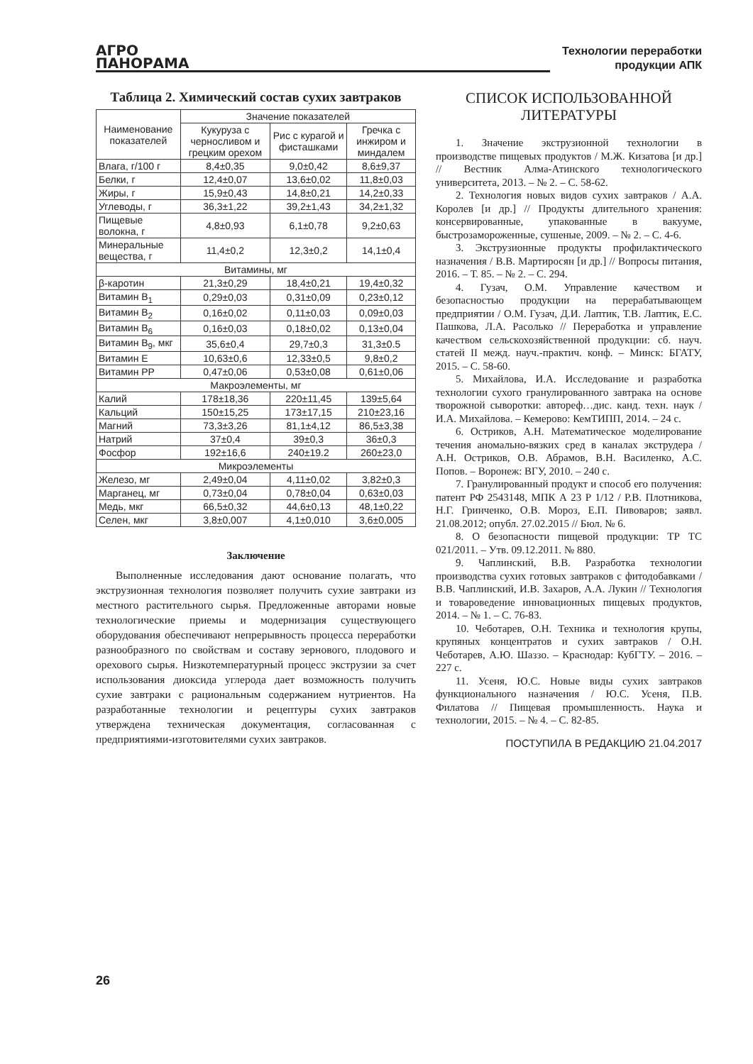АГРО
ПАНОРАМА
Технологии переработки
продукции АПК
Таблица 2. Химический состав сухих завтраков
| Наименование показателей | Значение показателей | | |
| --- | --- | --- | --- |
| | Кукуруза с черносливом и грецким орехом | Рис с курагой и фисташками | Гречка с инжиром и миндалем |
| Влага, г/100 г | 8,4±0,35 | 9,0±0,42 | 8,6±9,37 |
| Белки, г | 12,4±0,07 | 13,6±0,02 | 11,8±0,03 |
| Жиры, г | 15,9±0,43 | 14,8±0,21 | 14,2±0,33 |
| Углеводы, г | 36,3±1,22 | 39,2±1,43 | 34,2±1,32 |
| Пищевые волокна, г | 4,8±0,93 | 6,1±0,78 | 9,2±0,63 |
| Минеральные вещества, г | 11,4±0,2 | 12,3±0,2 | 14,1±0,4 |
| Витамины, мг | | | |
| β-каротин | 21,3±0,29 | 18,4±0,21 | 19,4±0,32 |
| Витамин B<sub>1</sub> | 0,29±0,03 | 0,31±0,09 | 0,23±0,12 |
| Витамин B<sub>2</sub> | 0,16±0,02 | 0,11±0,03 | 0,09±0,03 |
| Витамин B<sub>6</sub> | 0,16±0,03 | 0,18±0,02 | 0,13±0,04 |
| Витамин B<sub>9</sub>, мкг | 35,6±0,4 | 29,7±0,3 | 31,3±0.5 |
| Витамин Е | 10,63±0,6 | 12,33±0,5 | 9,8±0,2 |
| Витамин РР | 0,47±0,06 | 0,53±0,08 | 0,61±0,06 |
| Макроэлементы, мг | | | |
| Калий | 178±18,36 | 220±11,45 | 139±5,64 |
| Кальций | 150±15,25 | 173±17,15 | 210±23,16 |
| Магний | 73,3±3,26 | 81,1±4,12 | 86,5±3,38 |
| Натрий | 37±0,4 | 39±0,3 | 36±0,3 |
| Фосфор | 192±16,6 | 240±19.2 | 260±23,0 |
| Микроэлементы | | | |
| Железо, мг | 2,49±0,04 | 4,11±0,02 | 3,82±0,3 |
| Марганец, мг | 0,73±0,04 | 0,78±0,04 | 0,63±0,03 |
| Медь, мкг | 66,5±0,32 | 44,6±0,13 | 48,1±0,22 |
| Селен, мкг | 3,8±0,007 | 4,1±0,010 | 3,6±0,005 |
Заключение
Выполненные исследования дают основание полагать, что экструзионная технология позволяет получить сухие завтраки из местного растительного сырья. Предложенные авторами новые технологические приемы и модернизация существующего оборудования обеспечивают непрерывность процесса переработки разнообразного по свойствам и составу зернового, плодового и орехового сырья. Низкотемпературный процесс экструзии за счет использования диоксида углерода дает возможность получить сухие завтраки с рациональным содержанием нутриентов. На разработанные технологии и рецептуры сухих завтраков утверждена техническая документация, согласованная с предприятиями-изготовителями сухих завтраков.
СПИСОК ИСПОЛЬЗОВАННОЙ ЛИТЕРАТУРЫ
1. Значение экструзионной технологии в производстве пищевых продуктов / М.Ж. Кизатова [и др.] // Вестник Алма-Атинского технологического университета, 2013. – № 2. – С. 58-62.
2. Технология новых видов сухих завтраков / А.А. Королев [и др.] // Продукты длительного хранения: консервированные, упакованные в вакууме, быстрозамороженные, сушеные, 2009. – № 2. – С. 4-6.
3. Экструзионные продукты профилактического назначения / В.В. Мартиросян [и др.] // Вопросы питания, 2016. – Т. 85. – № 2. – С. 294.
4. Гузач, О.М. Управление качеством и безопасностью продукции на перерабатывающем предприятии / О.М. Гузач, Д.И. Лаптик, Т.В. Лаптик, Е.С. Пашкова, Л.А. Расолько // Переработка и управление качеством сельскохозяйственной продукции: сб. науч. статей II межд. науч.-практич. конф. – Минск: БГАТУ, 2015. – С. 58-60.
5. Михайлова, И.А. Исследование и разработка технологии сухого гранулированного завтрака на основе творожной сыворотки: автореф…дис. канд. техн. наук / И.А. Михайлова. – Кемерово: КемТИПП, 2014. – 24 с.
6. Остриков, А.Н. Математическое моделирование течения аномально-вязких сред в каналах экструдера / А.Н. Остриков, О.В. Абрамов, В.Н. Василенко, А.С. Попов. – Воронеж: ВГУ, 2010. – 240 с.
7. Гранулированный продукт и способ его получения: патент РФ 2543148, МПК А 23 Р 1/12 / Р.В. Плотникова, Н.Г. Гринченко, О.В. Мороз, Е.П. Пивоваров; заявл. 21.08.2012; опубл. 27.02.2015 // Бюл. № 6.
8. О безопасности пищевой продукции: ТР ТС 021/2011. – Утв. 09.12.2011. № 880.
9. Чаплинский, В.В. Разработка технологии производства сухих готовых завтраков с фитодобавками / В.В. Чаплинский, И.В. Захаров, А.А. Лукин // Технология и товароведение инновационных пищевых продуктов, 2014. – № 1. – С. 76-83.
10. Чеботарев, О.Н. Техника и технология крупы, крупяных концентратов и сухих завтраков / О.Н. Чеботарев, А.Ю. Шаззо. – Краснодар: КубГТУ. – 2016. – 227 с.
11. Усеня, Ю.С. Новые виды сухих завтраков функционального назначения / Ю.С. Усеня, П.В. Филатова // Пищевая промышленность. Наука и технологии, 2015. – № 4. – С. 82-85.
ПОСТУПИЛА В РЕДАКЦИЮ 21.04.2017
26